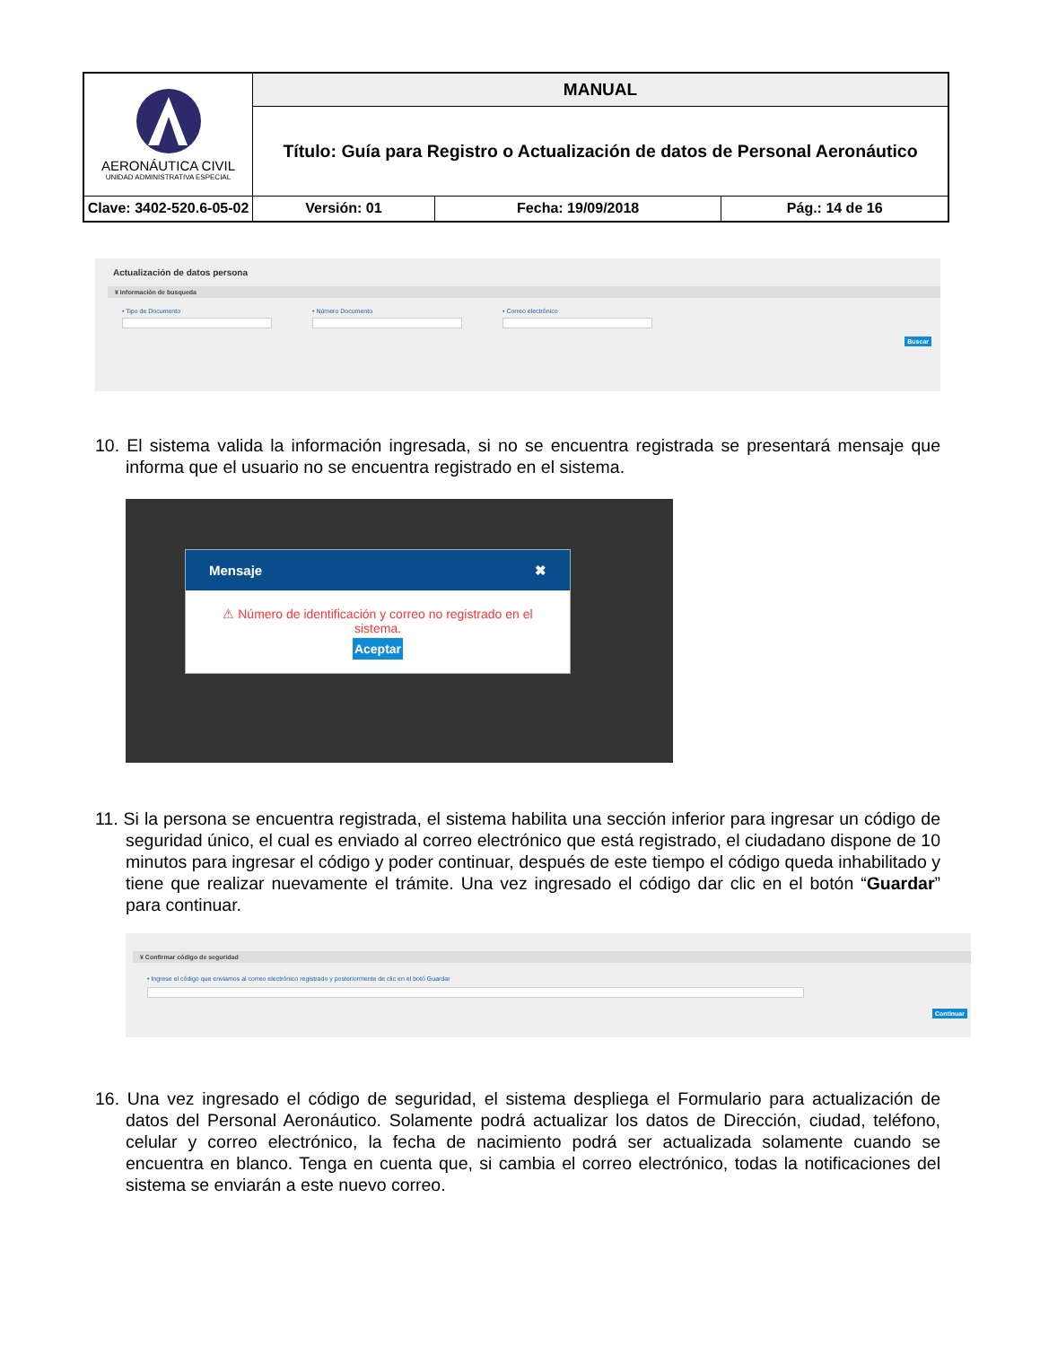| AERONÁUTICA CIVIL UNIDAD ADMINISTRATIVA ESPECIAL | MANUAL | | | |
| | Título: Guía para Registro o Actualización de datos de Personal Aeronáutico | | | |
| Clave: 3402-520.6-05-02 | | Versión: 01 | Fecha: 19/09/2018 | Pág.: 14 de 16 |
Actualización de datos persona
¥ Información de busqueda
• Tipo de Documento • Número Documento • Correo electrónico
Buscar
10. El sistema valida la información ingresada, si no se encuentra registrada se presentará mensaje que informa que el usuario no se encuentra registrado en el sistema.
Mensaje ✖
⚠ Número de identificación y correo no registrado en el sistema.
Aceptar
11. Si la persona se encuentra registrada, el sistema habilita una sección inferior para ingresar un código de seguridad único, el cual es enviado al correo electrónico que está registrado, el ciudadano dispone de 10 minutos para ingresar el código y poder continuar, después de este tiempo el código queda inhabilitado y tiene que realizar nuevamente el trámite. Una vez ingresado el código dar clic en el botón “Guardar” para continuar.
¥ Confirmar código de seguridad
• Ingrese el código que enviamos al correo electrónico registrado y posteriormente de clic en el botó Guardar
Continuar
16. Una vez ingresado el código de seguridad, el sistema despliega el Formulario para actualización de datos del Personal Aeronáutico. Solamente podrá actualizar los datos de Dirección, ciudad, teléfono, celular y correo electrónico, la fecha de nacimiento podrá ser actualizada solamente cuando se encuentra en blanco. Tenga en cuenta que, si cambia el correo electrónico, todas la notificaciones del sistema se enviarán a este nuevo correo.